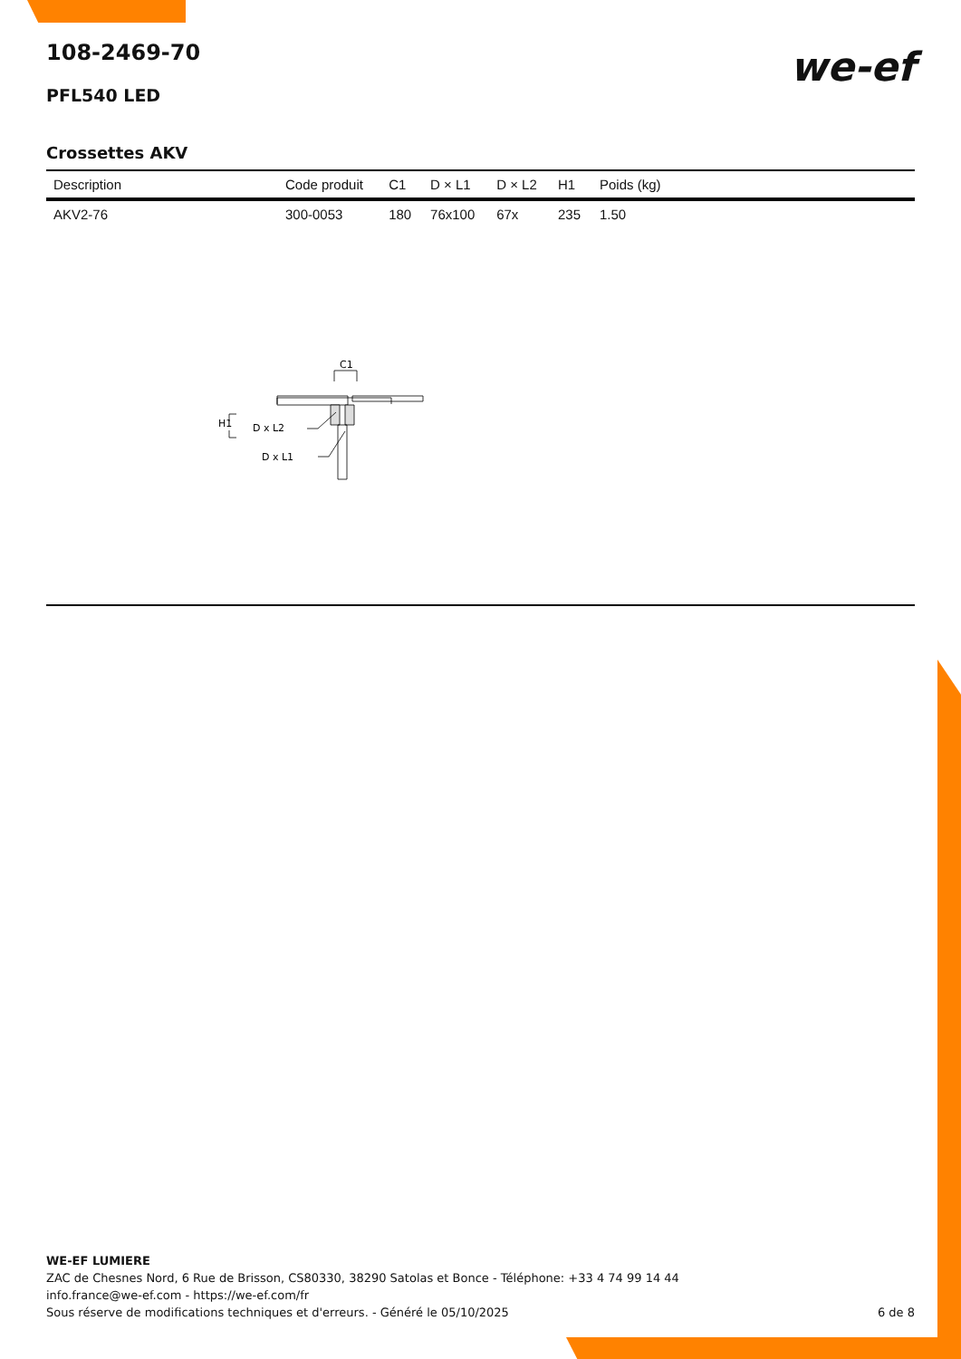108-2469-70
we-ef
PFL540 LED
Crossettes AKV
| Description | Code produit | C1 | D × L1 | D × L2 | H1 | Poids (kg) |
| --- | --- | --- | --- | --- | --- | --- |
| AKV2-76 | 300-0053 | 180 | 76x100 | 67x | 235 | 1.50 |
C1
H1
D x L2
D x L1
WE-EF LUMIERE
ZAC de Chesnes Nord, 6 Rue de Brisson, CS80330, 38290 Satolas et Bonce - Téléphone: +33 4 74 99 14 44
info.france@we-ef.com - https://we-ef.com/fr
Sous réserve de modifications techniques et d'erreurs. - Généré le 05/10/2025 6 de 8